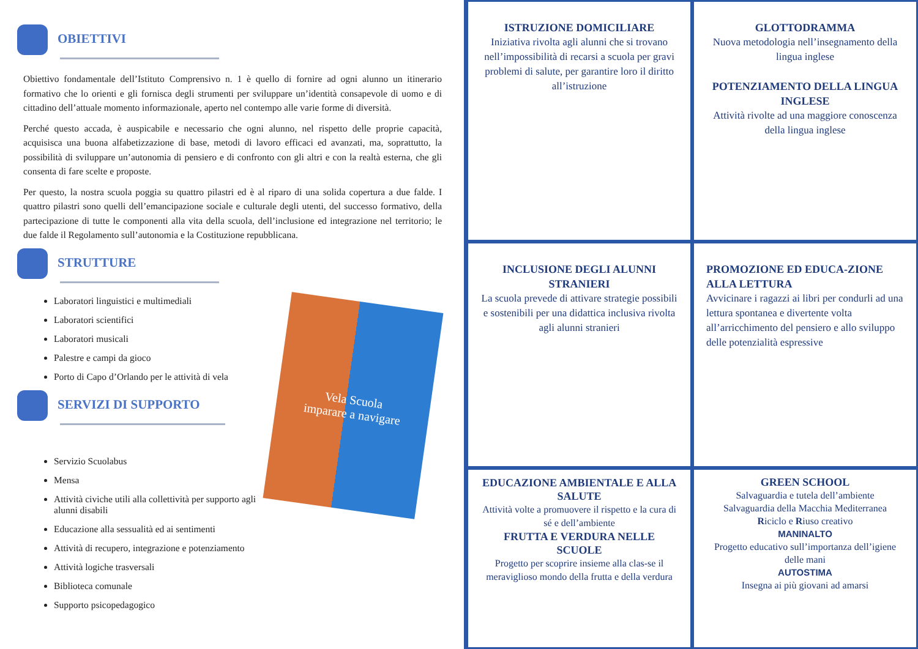OBIETTIVI
Obiettivo fondamentale dell’Istituto Comprensivo n. 1 è quello di fornire ad ogni alunno un itinerario formativo che lo orienti e gli fornisca degli strumenti per sviluppare un’identità consapevole di uomo e di cittadino dell’attuale momento informazionale, aperto nel contempo alle varie forme di diversità.
Perché questo accada, è auspicabile e necessario che ogni alunno, nel rispetto delle proprie capacità, acquisisca una buona alfabetizzazione di base, metodi di lavoro efficaci ed avanzati, ma, soprattutto, la possibilità di sviluppare un’autonomia di pensiero e di confronto con gli altri e con la realtà esterna, che gli consenta di fare scelte e proposte.
Per questo, la nostra scuola poggia su quattro pilastri ed è al riparo di una solida copertura a due falde. I quattro pilastri sono quelli dell’emancipazione sociale e culturale degli utenti, del successo formativo, della partecipazione di tutte le componenti alla vita della scuola, dell’inclusione ed integrazione nel territorio; le due falde il Regolamento sull’autonomia e la Costituzione repubblicana.
STRUTTURE
Vela Scuola
imparare a navigare
Laboratori linguistici e multimediali
Laboratori scientifici
Laboratori musicali
Palestre e campi da gioco
Porto di Capo d’Orlando per le attività di vela
SERVIZI DI SUPPORTO
Servizio Scuolabus
Mensa
Attività civiche utili alla collettività per supporto agli alunni disabili
Educazione alla sessualità ed ai sentimenti
Attività di recupero, integrazione e potenziamento
Attività logiche trasversali
Biblioteca comunale
Supporto psicopedagogico
ISTRUZIONE DOMICILIARE
Iniziativa rivolta agli alunni che si trovano nell’impossibilità di recarsi a scuola per gravi problemi di salute, per garantire loro il diritto all’istruzione
GLOTTODRAMMA
Nuova metodologia nell’insegnamento della lingua inglese
POTENZIAMENTO DELLA LINGUA INGLESE
Attività rivolte ad una maggiore conoscenza della lingua inglese
INCLUSIONE DEGLI ALUNNI STRANIERI
La scuola prevede di attivare strategie possibili e sostenibili per una didattica inclusiva rivolta agli alunni stranieri
PROMOZIONE ED EDUCA-ZIONE ALLA LETTURA
Avvicinare i ragazzi ai libri per condurli ad una lettura spontanea e divertente volta all’arricchimento del pensiero e allo sviluppo delle potenzialità espressive
EDUCAZIONE AMBIENTALE E ALLA SALUTE
Attività volte a promuovere il rispetto e la cura di sé e dell’ambiente
FRUTTA E VERDURA NELLE SCUOLE
Progetto per scoprire insieme alla clas-se il meraviglioso mondo della frutta e della verdura
GREEN SCHOOL
Salvaguardia e tutela dell’ambiente
Salvaguardia della Macchia Mediterranea
Riciclo e Riuso creativo
MANINALTO
Progetto educativo sull’importanza dell’igiene delle mani
AUTOSTIMA
Insegna ai più giovani ad amarsi